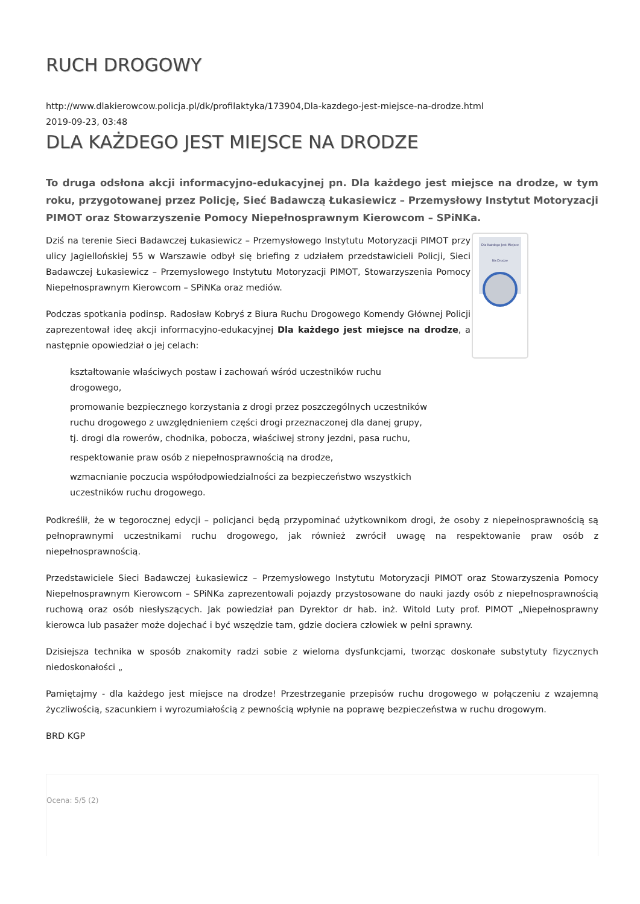RUCH DROGOWY
http://www.dlakierowcow.policja.pl/dk/profilaktyka/173904,Dla-kazdego-jest-miejsce-na-drodze.html
2019-09-23, 03:48
DLA KAŻDEGO JEST MIEJSCE NA DRODZE
To druga odsłona akcji informacyjno-edukacyjnej pn. Dla każdego jest miejsce na drodze, w tym roku, przygotowanej przez Policję, Sieć Badawczą Łukasiewicz – Przemysłowy Instytut Motoryzacji PIMOT oraz Stowarzyszenie Pomocy Niepełnosprawnym Kierowcom – SPiNKa.
Dla Każdego Jest Miejsce Na Drodze
Dziś na terenie Sieci Badawczej Łukasiewicz – Przemysłowego Instytutu Motoryzacji PIMOT przy ulicy Jagiellońskiej 55 w Warszawie odbył się briefing z udziałem przedstawicieli Policji, Sieci Badawczej Łukasiewicz – Przemysłowego Instytutu Motoryzacji PIMOT, Stowarzyszenia Pomocy Niepełnosprawnym Kierowcom – SPiNKa oraz mediów.
Podczas spotkania podinsp. Radosław Kobryś z Biura Ruchu Drogowego Komendy Głównej Policji zaprezentował ideę akcji informacyjno-edukacyjnej Dla każdego jest miejsce na drodze, a następnie opowiedział o jej celach:
kształtowanie właściwych postaw i zachowań wśród uczestników ruchu drogowego,
promowanie bezpiecznego korzystania z drogi przez poszczególnych uczestników ruchu drogowego z uwzględnieniem części drogi przeznaczonej dla danej grupy, tj. drogi dla rowerów, chodnika, pobocza, właściwej strony jezdni, pasa ruchu,
respektowanie praw osób z niepełnosprawnością na drodze,
wzmacnianie poczucia współodpowiedzialności za bezpieczeństwo wszystkich uczestników ruchu drogowego.
Podkreślił, że w tegorocznej edycji – policjanci będą przypominać użytkownikom drogi, że osoby z niepełnosprawnością są pełnoprawnymi uczestnikami ruchu drogowego, jak również zwrócił uwagę na respektowanie praw osób z niepełnosprawnością.
Przedstawiciele Sieci Badawczej Łukasiewicz – Przemysłowego Instytutu Motoryzacji PIMOT oraz Stowarzyszenia Pomocy Niepełnosprawnym Kierowcom – SPiNKa zaprezentowali pojazdy przystosowane do nauki jazdy osób z niepełnosprawnością ruchową oraz osób niesłyszących. Jak powiedział pan Dyrektor dr hab. inż. Witold Luty prof. PIMOT „Niepełnosprawny kierowca lub pasażer może dojechać i być wszędzie tam, gdzie dociera człowiek w pełni sprawny.
Dzisiejsza technika w sposób znakomity radzi sobie z wieloma dysfunkcjami, tworząc doskonałe substytuty fizycznych niedoskonałości „
Pamiętajmy - dla każdego jest miejsce na drodze! Przestrzeganie przepisów ruchu drogowego w połączeniu z wzajemną życzliwością, szacunkiem i wyrozumiałością z pewnością wpłynie na poprawę bezpieczeństwa w ruchu drogowym.
BRD KGP
Ocena: 5/5 (2)